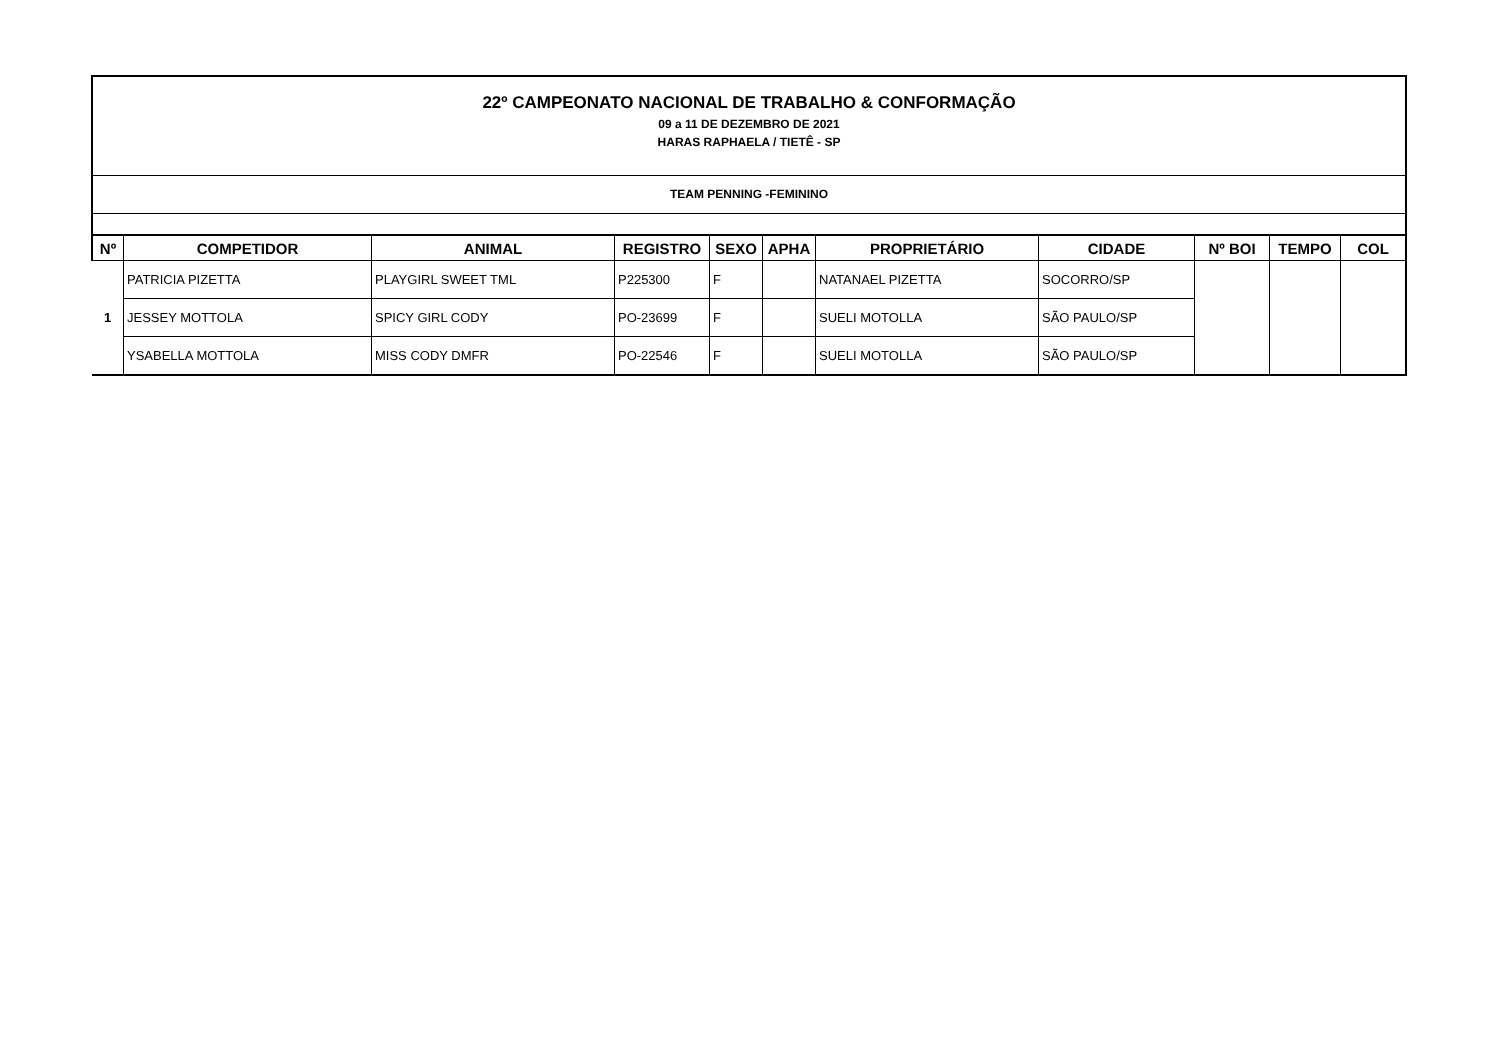22º CAMPEONATO NACIONAL DE TRABALHO & CONFORMAÇÃO
09 a 11 DE DEZEMBRO DE 2021
HARAS RAPHAELA / TIETÊ - SP
TEAM PENNING -FEMININO
| Nº | COMPETIDOR | ANIMAL | REGISTRO | SEXO | APHA | PROPRIETÁRIO | CIDADE | Nº BOI | TEMPO | COL |
| --- | --- | --- | --- | --- | --- | --- | --- | --- | --- | --- |
| 1 | PATRICIA PIZETTA | PLAYGIRL SWEET TML | P225300 | F | | NATANAEL PIZETTA | SOCORRO/SP | | | |
| | JESSEY MOTTOLA | SPICY GIRL CODY | PO-23699 | F | | SUELI MOTOLLA | SÃO PAULO/SP | | | |
| | YSABELLA MOTTOLA | MISS CODY DMFR | PO-22546 | F | | SUELI MOTOLLA | SÃO PAULO/SP | | | |